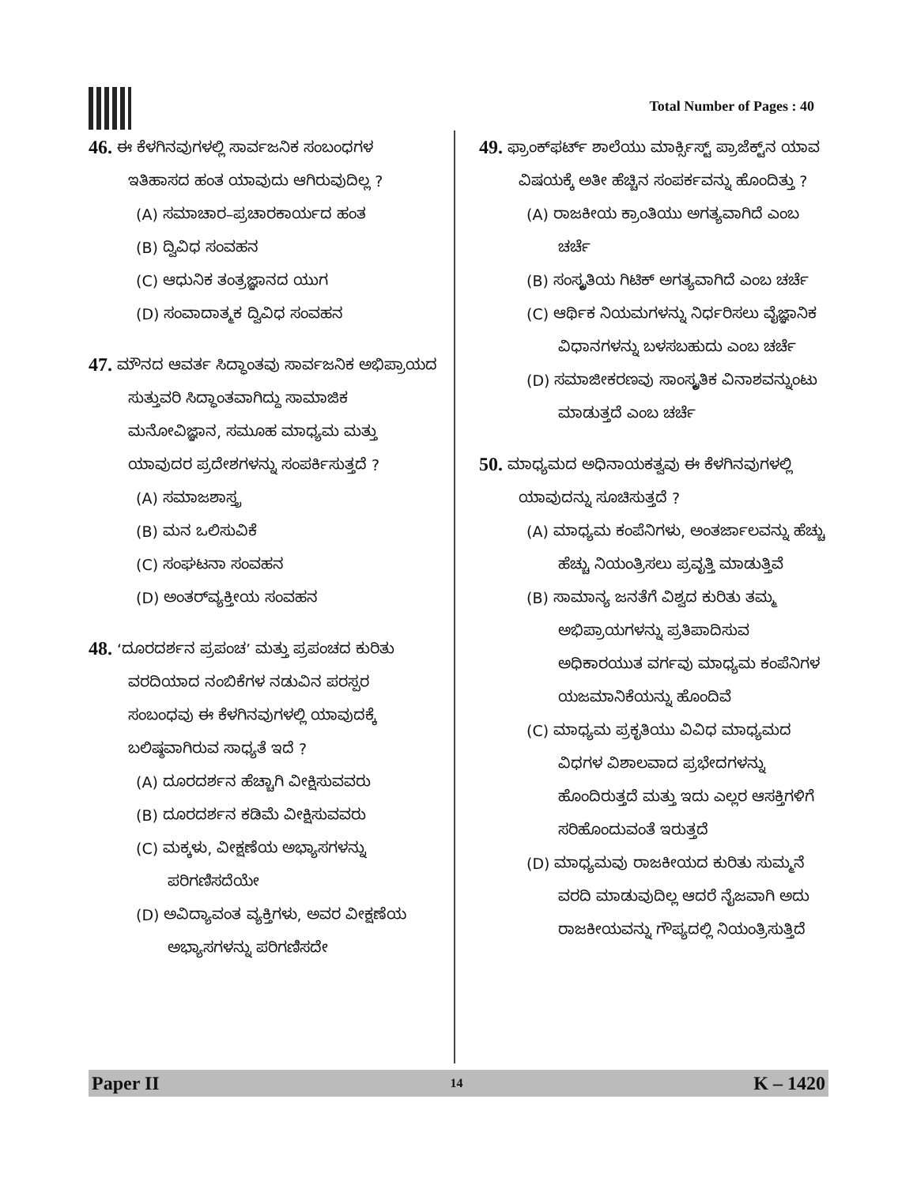Total Number of Pages : 40
46. ಈ ಕೆಳಗಿನವುಗಳಲ್ಲಿ ಸಾರ್ವಜನಿಕ ಸಂಬಂಧಗಳ ಇತಿಹಾಸದ ಹಂತ ಯಾವುದು ಆಗಿರುವುದಿಲ್ಲ ?
(A) ಸಮಾಚಾರ–ಪ್ರಚಾರಕಾರ್ಯದ ಹಂತ
(B) ದ್ವಿವಿಧ ಸಂವಹನ
(C) ಆಧುನಿಕ ತಂತ್ರಜ್ಞಾನದ ಯುಗ
(D) ಸಂವಾದಾತ್ಮಕ ದ್ವಿವಿಧ ಸಂವಹನ
47. ಮೌನದ ಆವರ್ತ ಸಿದ್ಧಾಂತವು ಸಾರ್ವಜನಿಕ ಅಭಿಪ್ರಾಯದ ಸುತ್ತುವರಿ ಸಿದ್ಧಾಂತವಾಗಿದ್ದು ಸಾಮಾಜಿಕ ಮನೋವಿಜ್ಞಾನ, ಸಮೂಹ ಮಾಧ್ಯಮ ಮತ್ತು ಯಾವುದರ ಪ್ರದೇಶಗಳನ್ನು ಸಂಪರ್ಕಿಸುತ್ತದೆ ?
(A) ಸಮಾಜಶಾಸ್ತ್ರ
(B) ಮನ ಒಲಿಸುವಿಕೆ
(C) ಸಂಘಟನಾ ಸಂವಹನ
(D) ಅಂತರ್‌ವ್ಯಕ್ತೀಯ ಸಂವಹನ
48. ‘ದೂರದರ್ಶನ ಪ್ರಪಂಚ’ ಮತ್ತು ಪ್ರಪಂಚದ ಕುರಿತು ವರದಿಯಾದ ನಂಬಿಕೆಗಳ ನಡುವಿನ ಪರಸ್ಪರ ಸಂಬಂಧವು ಈ ಕೆಳಗಿನವುಗಳಲ್ಲಿ ಯಾವುದಕ್ಕೆ ಬಲಿಷ್ಠವಾಗಿರುವ ಸಾಧ್ಯತೆ ಇದೆ ?
(A) ದೂರದರ್ಶನ ಹೆಚ್ಚಾಗಿ ವೀಕ್ಷಿಸುವವರು
(B) ದೂರದರ್ಶನ ಕಡಿಮೆ ವೀಕ್ಷಿಸುವವರು
(C) ಮಕ್ಕಳು, ವೀಕ್ಷಣೆಯ ಅಭ್ಯಾಸಗಳನ್ನು ಪರಿಗಣಿಸದೆಯೇ
(D) ಅವಿದ್ಯಾವಂತ ವ್ಯಕ್ತಿಗಳು, ಅವರ ವೀಕ್ಷಣೆಯ ಅಭ್ಯಾಸಗಳನ್ನು ಪರಿಗಣಿಸದೇ
49. ಫ್ರಾಂಕ್‌ಫರ್ಟ್ ಶಾಲೆಯು ಮಾರ್ಕ್ಸಿಸ್ಟ್ ಪ್ರಾಜೆಕ್ಟ್‌ನ ಯಾವ ವಿಷಯಕ್ಕೆ ಅತೀ ಹೆಚ್ಚಿನ ಸಂಪರ್ಕವನ್ನು ಹೊಂದಿತ್ತು ?
(A) ರಾಜಕೀಯ ಕ್ರಾಂತಿಯು ಅಗತ್ಯವಾಗಿದೆ ಎಂಬ ಚರ್ಚೆ
(B) ಸಂಸ್ಕೃತಿಯ ಗಿಟಿಕ್ ಅಗತ್ಯವಾಗಿದೆ ಎಂಬ ಚರ್ಚೆ
(C) ಆರ್ಥಿಕ ನಿಯಮಗಳನ್ನು ನಿರ್ಧರಿಸಲು ವೈಜ್ಞಾನಿಕ ವಿಧಾನಗಳನ್ನು ಬಳಸಬಹುದು ಎಂಬ ಚರ್ಚೆ
(D) ಸಮಾಜೀಕರಣವು ಸಾಂಸ್ಕೃತಿಕ ವಿನಾಶವನ್ನುಂಟು ಮಾಡುತ್ತದೆ ಎಂಬ ಚರ್ಚೆ
50. ಮಾಧ್ಯಮದ ಅಧಿನಾಯಕತ್ವವು ಈ ಕೆಳಗಿನವುಗಳಲ್ಲಿ ಯಾವುದನ್ನು ಸೂಚಿಸುತ್ತದೆ ?
(A) ಮಾಧ್ಯಮ ಕಂಪೆನಿಗಳು, ಅಂತರ್ಜಾಲವನ್ನು ಹೆಚ್ಚು ಹೆಚ್ಚು ನಿಯಂತ್ರಿಸಲು ಪ್ರವೃತ್ತಿ ಮಾಡುತ್ತಿವೆ
(B) ಸಾಮಾನ್ಯ ಜನತೆಗೆ ವಿಶ್ವದ ಕುರಿತು ತಮ್ಮ ಅಭಿಪ್ರಾಯಗಳನ್ನು ಪ್ರತಿಪಾದಿಸುವ ಅಧಿಕಾರಯುತ ವರ್ಗವು ಮಾಧ್ಯಮ ಕಂಪೆನಿಗಳ ಯಜಮಾನಿಕೆಯನ್ನು ಹೊಂದಿವೆ
(C) ಮಾಧ್ಯಮ ಪ್ರಕೃತಿಯು ವಿವಿಧ ಮಾಧ್ಯಮದ ವಿಧಗಳ ವಿಶಾಲವಾದ ಪ್ರಭೇದಗಳನ್ನು ಹೊಂದಿರುತ್ತದೆ ಮತ್ತು ಇದು ಎಲ್ಲರ ಆಸಕ್ತಿಗಳಿಗೆ ಸರಿಹೊಂದುವಂತೆ ಇರುತ್ತದೆ
(D) ಮಾಧ್ಯಮವು ರಾಜಕೀಯದ ಕುರಿತು ಸುಮ್ಮನೆ ವರದಿ ಮಾಡುವುದಿಲ್ಲ ಆದರೆ ನೈಜವಾಗಿ ಅದು ರಾಜಕೀಯವನ್ನು ಗೌಪ್ಯದಲ್ಲಿ ನಿಯಂತ್ರಿಸುತ್ತಿದೆ
Paper II 14 K – 1420